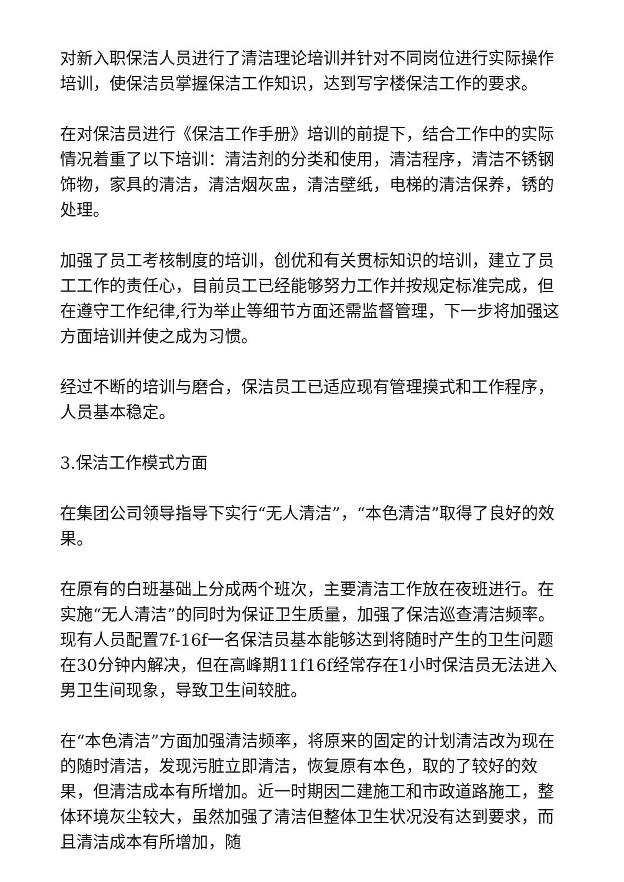对新入职保洁人员进行了清洁理论培训并针对不同岗位进行实际操作培训，使保洁员掌握保洁工作知识，达到写字楼保洁工作的要求。
在对保洁员进行《保洁工作手册》培训的前提下，结合工作中的实际情况着重了以下培训：清洁剂的分类和使用，清洁程序，清洁不锈钢饰物，家具的清洁，清洁烟灰盅，清洁壁纸，电梯的清洁保养，锈的处理。
加强了员工考核制度的培训，创优和有关贯标知识的培训，建立了员工工作的责任心，目前员工已经能够努力工作并按规定标准完成，但在遵守工作纪律,行为举止等细节方面还需监督管理，下一步将加强这方面培训并使之成为习惯。
经过不断的培训与磨合，保洁员工已适应现有管理摸式和工作程序，人员基本稳定。
3.保洁工作模式方面
在集团公司领导指导下实行“无人清洁”，“本色清洁”取得了良好的效果。
在原有的白班基础上分成两个班次，主要清洁工作放在夜班进行。在实施“无人清洁”的同时为保证卫生质量，加强了保洁巡查清洁频率。现有人员配置7f-16f一名保洁员基本能够达到将随时产生的卫生问题在30分钟内解决，但在高峰期11f16f经常存在1小时保洁员无法进入男卫生间现象，导致卫生间较脏。
在“本色清洁”方面加强清洁频率，将原来的固定的计划清洁改为现在的随时清洁，发现污脏立即清洁，恢复原有本色，取的了较好的效果，但清洁成本有所增加。近一时期因二建施工和市政道路施工，整体环境灰尘较大，虽然加强了清洁但整体卫生状况没有达到要求，而且清洁成本有所增加，随